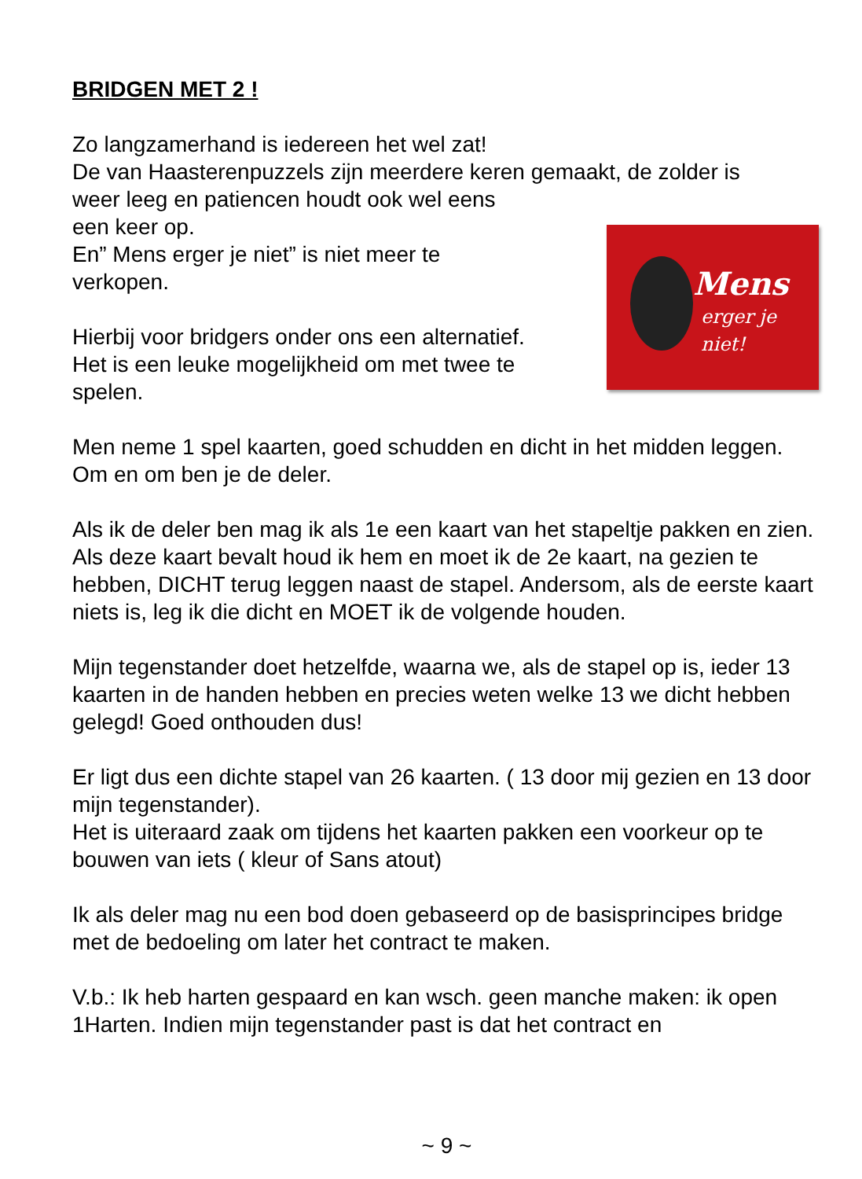BRIDGEN MET 2 !
Zo langzamerhand is iedereen het wel zat!
De van Haasterenpuzzels zijn meerdere keren gemaakt, de zolder is
Mens
erger je niet! weer leeg en patiencen houdt ook wel eens
een keer op.
En” Mens erger je niet” is niet meer te
verkopen.
Hierbij voor bridgers onder ons een alternatief.
Het is een leuke mogelijkheid om met twee te
spelen.
Men neme 1 spel kaarten, goed schudden en dicht in het midden leggen. Om en om ben je de deler.
Als ik de deler ben mag ik als 1e een kaart van het stapeltje pakken en zien. Als deze kaart bevalt houd ik hem en moet ik de 2e kaart, na gezien te hebben, DICHT terug leggen naast de stapel. Andersom, als de eerste kaart niets is, leg ik die dicht en MOET ik de volgende houden.
Mijn tegenstander doet hetzelfde, waarna we, als de stapel op is, ieder 13 kaarten in de handen hebben en precies weten welke 13 we dicht hebben gelegd! Goed onthouden dus!
Er ligt dus een dichte stapel van 26 kaarten. ( 13 door mij gezien en 13 door mijn tegenstander).
Het is uiteraard zaak om tijdens het kaarten pakken een voorkeur op te bouwen van iets ( kleur of Sans atout)
Ik als deler mag nu een bod doen gebaseerd op de basisprincipes bridge met de bedoeling om later het contract te maken.
V.b.: Ik heb harten gespaard en kan wsch. geen manche maken: ik open 1Harten. Indien mijn tegenstander past is dat het contract en
~ 9 ~